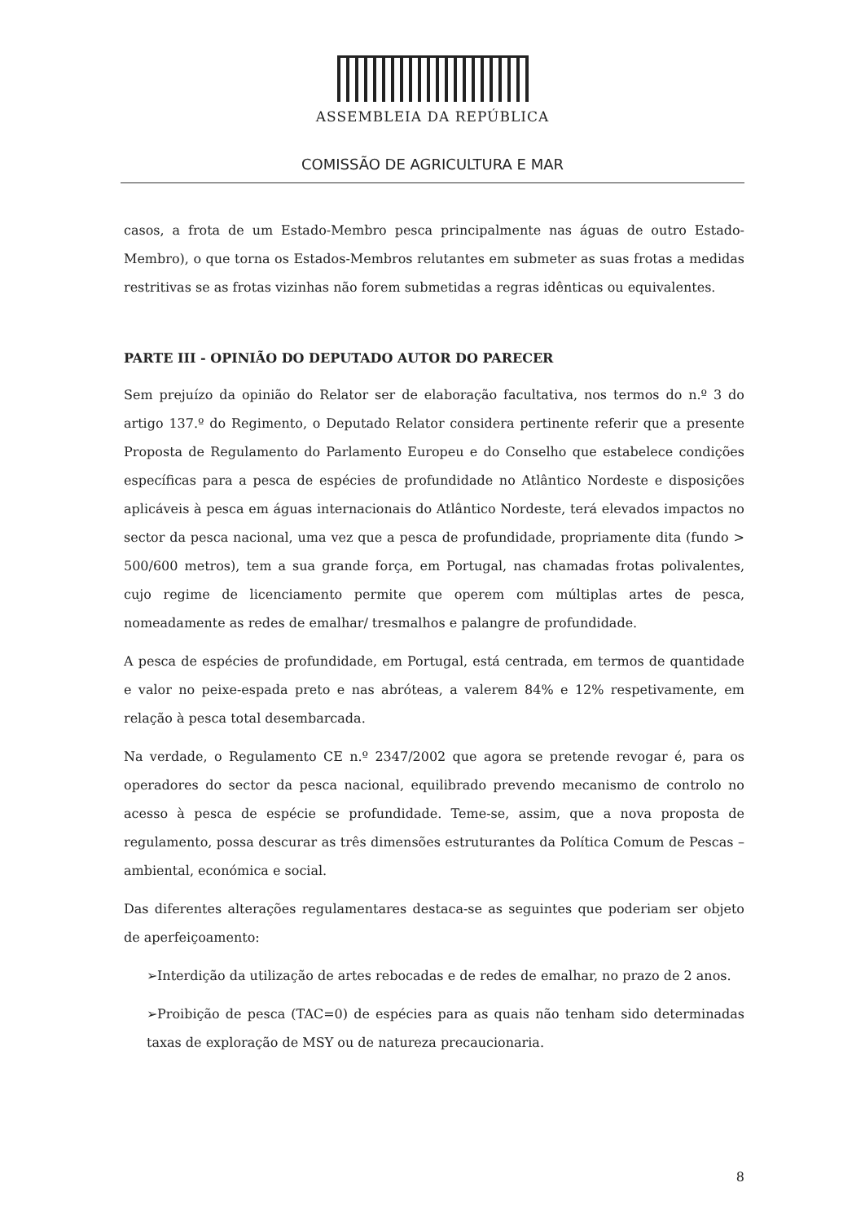ASSEMBLEIA DA REPÚBLICA
COMISSÃO DE AGRICULTURA E MAR
casos, a frota de um Estado-Membro pesca principalmente nas águas de outro Estado-Membro), o que torna os Estados-Membros relutantes em submeter as suas frotas a medidas restritivas se as frotas vizinhas não forem submetidas a regras idênticas ou equivalentes.
PARTE III - OPINIÃO DO DEPUTADO AUTOR DO PARECER
Sem prejuízo da opinião do Relator ser de elaboração facultativa, nos termos do n.º 3 do artigo 137.º do Regimento, o Deputado Relator considera pertinente referir que a presente Proposta de Regulamento do Parlamento Europeu e do Conselho que estabelece condições específicas para a pesca de espécies de profundidade no Atlântico Nordeste e disposições aplicáveis à pesca em águas internacionais do Atlântico Nordeste, terá elevados impactos no sector da pesca nacional, uma vez que a pesca de profundidade, propriamente dita (fundo > 500/600 metros), tem a sua grande força, em Portugal, nas chamadas frotas polivalentes, cujo regime de licenciamento permite que operem com múltiplas artes de pesca, nomeadamente as redes de emalhar/ tresmalhos e palangre de profundidade.
A pesca de espécies de profundidade, em Portugal, está centrada, em termos de quantidade e valor no peixe-espada preto e nas abróteas, a valerem 84% e 12% respetivamente, em relação à pesca total desembarcada.
Na verdade, o Regulamento CE n.º 2347/2002 que agora se pretende revogar é, para os operadores do sector da pesca nacional, equilibrado prevendo mecanismo de controlo no acesso à pesca de espécie se profundidade. Teme-se, assim, que a nova proposta de regulamento, possa descurar as três dimensões estruturantes da Política Comum de Pescas – ambiental, económica e social.
Das diferentes alterações regulamentares destaca-se as seguintes que poderiam ser objeto de aperfeiçoamento:
➢Interdição da utilização de artes rebocadas e de redes de emalhar, no prazo de 2 anos.
➢Proibição de pesca (TAC=0) de espécies para as quais não tenham sido determinadas taxas de exploração de MSY ou de natureza precaucionaria.
8